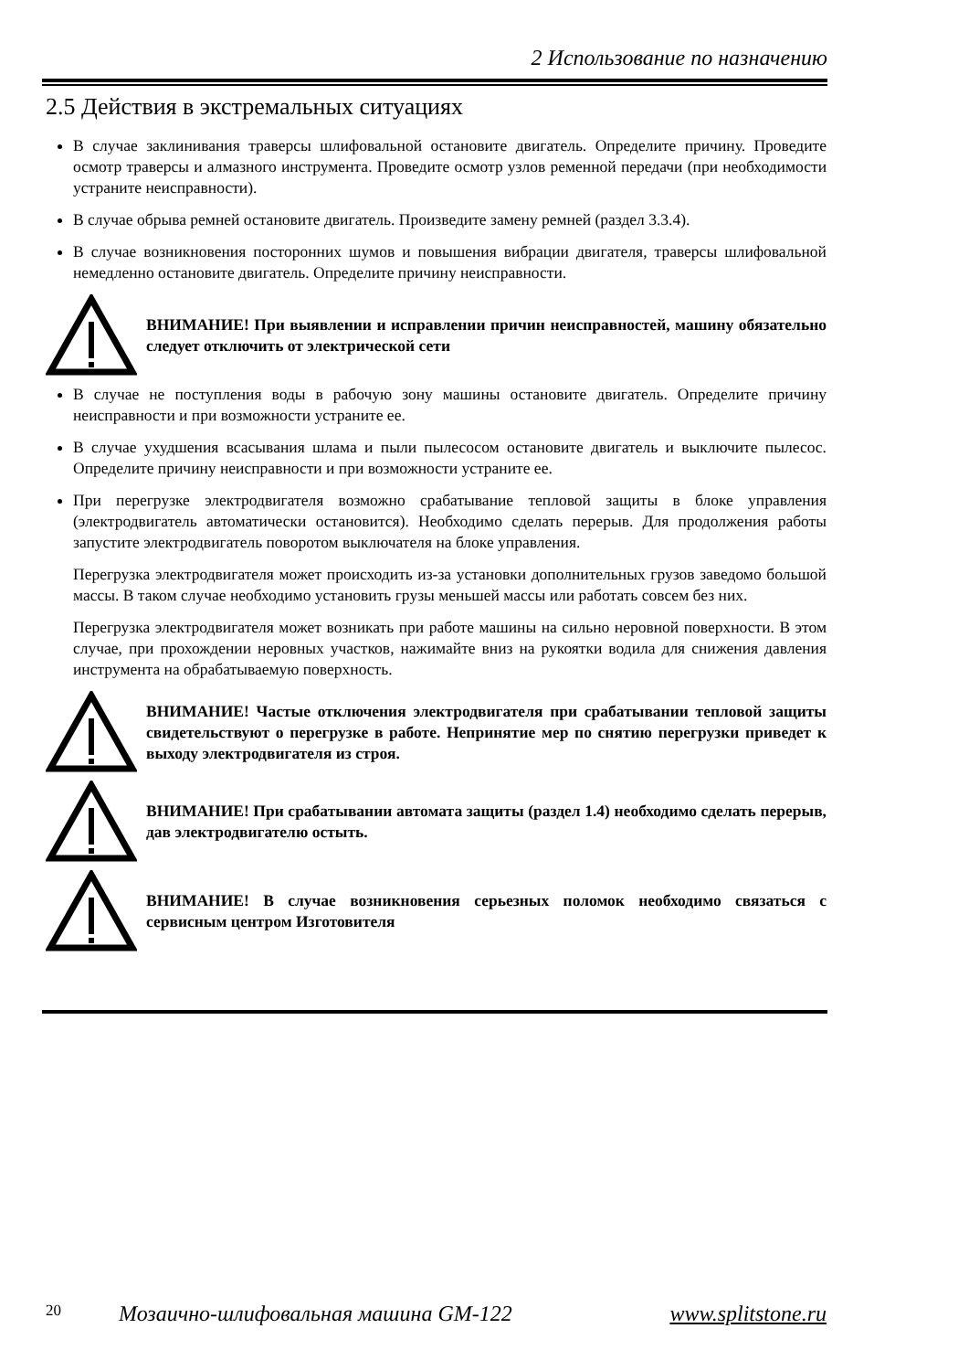2 Использование по назначению
2.5 Действия в экстремальных ситуациях
В случае заклинивания траверсы шлифовальной остановите двигатель. Определите причину. Проведите осмотр траверсы и алмазного инструмента. Проведите осмотр узлов ременной передачи (при необходимости устраните неисправности).
В случае обрыва ремней остановите двигатель. Произведите замену ремней (раздел 3.3.4).
В случае возникновения посторонних шумов и повышения вибрации двигателя, траверсы шлифовальной немедленно остановите двигатель. Определите причину неисправности.
ВНИМАНИЕ! При выявлении и исправлении причин неисправностей, машину обязательно следует отключить от электрической сети
В случае не поступления воды в рабочую зону машины остановите двигатель. Определите причину неисправности и при возможности устраните ее.
В случае ухудшения всасывания шлама и пыли пылесосом остановите двигатель и выключите пылесос. Определите причину неисправности и при возможности устраните ее.
При перегрузке электродвигателя возможно срабатывание тепловой защиты в блоке управления (электродвигатель автоматически остановится). Необходимо сделать перерыв. Для продолжения работы запустите электродвигатель поворотом выключателя на блоке управления.
Перегрузка электродвигателя может происходить из-за установки дополнительных грузов заведомо большой массы. В таком случае необходимо установить грузы меньшей массы или работать совсем без них.
Перегрузка электродвигателя может возникать при работе машины на сильно неровной поверхности. В этом случае, при прохождении неровных участков, нажимайте вниз на рукоятки водила для снижения давления инструмента на обрабатываемую поверхность.
ВНИМАНИЕ! Частые отключения электродвигателя при срабатывании тепловой защиты свидетельствуют о перегрузке в работе. Непринятие мер по снятию перегрузки приведет к выходу электродвигателя из строя.
ВНИМАНИЕ! При срабатывании автомата защиты (раздел 1.4) необходимо сделать перерыв, дав электродвигателю остыть.
ВНИМАНИЕ! В случае возникновения серьезных поломок необходимо связаться с сервисным центром Изготовителя
20 Мозаично-шлифовальная машина GM-122 www.splitstone.ru